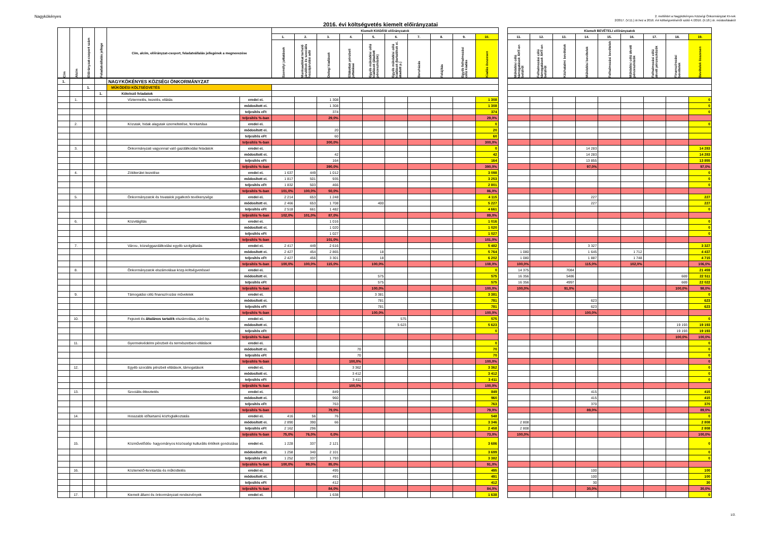Nagykökényes
2. melléklet a Nagykökényes Községi Önkormányzat Kt-nek
2/2017. (V.11.) ör.hez a 2016. évi költségvetéséről szóló 4./2016. (II.18.) ör. módosításáról
2016. évi költségvetés kiemelt előirányzatai
| Cím | Alcím | Előirányzat-csoport szám | Feladatvállalás jellege | Cím, alcím, előirányzat-csoport, feladatvállalás jellegének a megnevezése | Kiemelt KIADÁSI előirányzatok | | | | | | | | | | | Kiemelt BEVÉTELI előirányzatok | | | | | | | | |
| --- | --- | --- | --- | --- | --- | --- | --- | --- | --- | --- | --- | --- | --- | --- | --- | --- | --- | --- | --- | --- | --- | --- | --- | --- |
| | | | | | 1. | 2. | 3. | 4. | 5. | 6. | 7. | 8. | 9. | 10. | | 11. | 12. | 13. | 14. | 15. | 16. | 17. | 18. | 19. |
| | | | | | Személyi juttatások | Munkaadókat terhelő járulékok és szociális hozzájárulási adó | Dologi kiadások | Ellátottak pénzbeli juttatásai | Egyéb működési célú kiadások (átadott pénzeszközök) | Egyéb működési célú kiadások (tartalékok ei. átadott p.) | Beruházás | Felújítás | Egyéb felhalmozási célú kiadás | Kiadás összesen | | Működési célú támogatások ÁHT-on belülről | Felhalmozási célú támogatások ÁHT-on belülről | Közhatalmi bevételek | Működési bevételek | Felhalmozási bevételek | Működési célú átvett pénzeszközök | Felhalmozási célú átvett pénzeszközök | Finanszírozási bevételek | Bevételek összesen |
| 1. | | | | NAGYKÖKÉNYES KÖZSÉGI ÖNKORMÁNYZAT | | | | | | | | | | | | | | | | | | | | | |
| | | 1. | | MŰKÖDÉSI KÖLTSÉGVETÉS | | | | | | | | | | | | | | | | | | | | | |
| | | | 1. | Kötelező feladatok | | | | | | | | | | | | | | | | | | | | | |
| | 1. | | | Víztermelés, kezelés, ellátás | eredei ei. | | | 1 308 | | | | | | | 1 308 | | | | | | | | | | 0 |
| | | | | | módosított ei. | | | 1 308 | | | | | | | 1 308 | | | | | | | | | | 0 |
| | | | | | teljesítés eFt | | | 374 | | | | | | | 374 | | | | | | | | | | 0 |
| | | | | | teljesítés %-ban | | | 29,0% | | | | | | | 29,0% | | | | | | | | | | |
| | 2. | | | Közutak, hidak alagutak üzemeltetése, fenntartása | eredei ei. | | | | | | | | | | 0 | | | | | | | | | | 0 |
| | | | | | módosított ei. | | | 20 | | | | | | | 20 | | | | | | | | | | |
| | | | | | teljesítés eFt | | | 60 | | | | | | | 60 | | | | | | | | | | |
| | | | | | teljesítés %-ban | | | 300,0% | | | | | | | 300,0% | | | | | | | | | | |
| | 3. | | | Önkormányzati vagyonnal való gazdálkodási feladatok | eredei ei. | | | | | | | | | | 0 | | | | | 14 283 | | | | | 14 283 |
| | | | | | módosított ei. | | | 42 | | | | | | | 42 | | | | | 14 283 | | | | | 14 283 |
| | | | | | teljesítés eFt | | | 164 | | | | | | | 164 | | | | | 13 855 | | | | | 13 855 |
| | | | | | teljesítés %-ban | | | 390,0% | | | | | | | 390,0% | | | | | 97,0% | | | | | 97,0% |
| | 4. | | | Zöldterület kezelése | eredei ei. | 1 637 | 449 | 1 012 | | | | | | | 3 098 | | | | | | | | | | 0 |
| | | | | | módosított ei. | 1 817 | 501 | 935 | | | | | | | 3 253 | | | | | | | | | | 0 |
| | | | | | teljesítés eFt | 1 832 | 503 | 466 | | | | | | | 2 801 | | | | | | | | | | 0 |
| | | | | | teljesítés %-ban | 101,0% | 100,0% | 50,0% | | | | | | | 86,0% | | | | | | | | | | |
| | 5. | | | Önkormányzatok és hivatalok jogalkotói tevékenysége | eredei ei. | 2 214 | 653 | 1 248 | | | | | | | 4 115 | | | | | 227 | | | | | 227 |
| | | | | | módosított ei. | 2 466 | 653 | 1 708 | | 400 | | | | | 5 227 | | | | | 227 | | | | | 227 |
| | | | | | teljesítés eFt | 2 518 | 661 | 1 482 | | | | | | | 4 661 | | | | | | | | | | 0 |
| | | | | | teljesítés %-ban | 102,0% | 101,0% | 87,0% | | | | | | | 89,0% | | | | | | | | | | |
| | 6. | | | Közvilágítás | eredei ei. | | | 1 016 | | | | | | | 1 016 | | | | | | | | | | 0 |
| | | | | | módosított ei. | | | 1 020 | | | | | | | 1 020 | | | | | | | | | | 0 |
| | | | | | teljesítés eFt | | | 1 027 | | | | | | | 1 027 | | | | | | | | | | 0 |
| | | | | | teljesítés %-ban | | | 101,0% | | | | | | | 101,0% | | | | | | | | | | |
| | 7. | | | Város-, községgazdálkodási egyéb szolgáltatás | eredei ei. | 2 417 | 449 | 2 616 | | | | | | | 5 482 | | | | | 3 327 | | | | | 3 327 |
| | | | | | módosított ei. | 2 427 | 454 | 2 865 | | 18 | | | | | 5 764 | | 1 080 | | | 1 645 | | 1 712 | | | 4 437 |
| | | | | | teljesítés eFt | 2 427 | 456 | 3 301 | | 18 | | | | | 6 202 | | 1 080 | | | 1 887 | | 1 748 | | | 4 715 |
| | | | | | teljesítés %-ban | 100,0% | 100,0% | 115,0% | | 100,0% | | | | | 108,0% | | 100,0% | | | 115,0% | | 102,0% | | | 106,0% |
| | 8. | | | Önkormányzatok elszámolásai közp.költségvetéssel | eredei ei. | | | | | | | | | | 0 | | 14 375 | | 7084 | | | | | | 21 459 |
| | | | | | módosított ei. | | | | | 575 | | | | | 575 | | 16 356 | | 5486 | | | | | 669 | 22 511 |
| | | | | | teljesítés eFt | | | | | 575 | | | | | 575 | | 16 356 | | 4997 | | | | | 669 | 22 022 |
| | | | | | teljesítés %-ban | | | | | 100,0% | | | | | 100,0% | | 100,0% | | 91,0% | | | | | 100,0% | 98,0% |
| | 9. | | | Támogatási célú finanszírozási műveletek | eredei ei. | | | | | 3 381 | | | | | 3 381 | | | | | | | | | | 0 |
| | | | | | módosított ei. | | | | | 781 | | | | | 781 | | | | | 623 | | | | | 623 |
| | | | | | teljesítés eFt | | | | | 781 | | | | | 781 | | | | | 623 | | | | | 623 |
| | | | | | teljesítés %-ban | | | | | 100,0% | | | | | 100,0% | | | | | 100,0% | | | | | |
| | 10. | | | Fejezeti és általános tartalék elszámolása, záró kp. | eredei ei. | | | | | | 575 | | | | 575 | | | | | | | | | | 0 |
| | | | | | módosított ei. | | | | | | 5 623 | | | | 5 623 | | | | | | | | | 19 193 | 19 193 |
| | | | | | teljesítés eFt | | | | | | | | | | 0 | | | | | | | | | 19 193 | 19 193 |
| | | | | | teljesítés %-ban | | | | | | | | | | | | | | | | | | | 100,0% | 100,0% |
| | 11. | | | Gyermekvédelmi pénzbeli és természetbeni ellátások | eredei ei. | | | | | | | | | | 0 | | | | | | | | | | 0 |
| | | | | | módosított ei. | | | | 70 | | | | | | 70 | | | | | | | | | | 0 |
| | | | | | teljesítés eFt | | | | 70 | | | | | | 70 | | | | | | | | | | 0 |
| | | | | | teljesítés %-ban | | | | 100,0% | | | | | | 100,0% | | | | | | | | | | 0 |
| | 12. | | | Egyéb szociális pénzbeli ellátások, támogatások | eredei ei. | | | | 3 362 | | | | | | 3 362 | | | | | | | | | | 0 |
| | | | | | módosított ei. | | | | 3 412 | | | | | | 3 412 | | | | | | | | | | 0 |
| | | | | | teljesítés eFt | | | | 3 411 | | | | | | 3 411 | | | | | | | | | | 0 |
| | | | | | teljesítés %-ban | | | | 100,0% | | | | | | 100,0% | | | | | | | | | | |
| | 13. | | | Szociális étkeztetés | eredei ei. | | | 849 | | | | | | | 849 | | | | | 415 | | | | | 415 |
| | | | | | módosított ei. | | | 960 | | | | | | | 960 | | | | | 415 | | | | | 415 |
| | | | | | teljesítés eFt | | | 763 | | | | | | | 763 | | | | | 370 | | | | | 370 |
| | | | | | teljesítés %-ban | | | 79,0% | | | | | | | 79,0% | | | | | 89,0% | | | | | 89,0% |
| | 14. | | | Hosszabb időtartamú közfoglalkoztatás | eredei ei. | 416 | 56 | 76 | | | | | | | 548 | | | | | | | | | | 0 |
| | | | | | módosított ei. | 2 890 | 390 | 66 | | | | | | | 3 346 | | 2 808 | | | | | | | | 2 808 |
| | | | | | teljesítés eFt | 2 162 | 296 | | | | | | | | 2 458 | | 2 808 | | | | | | | | 2 808 |
| | | | | | teljesítés %-ban | 75,0% | 76,0% | 0,0% | | | | | | | 73,0% | | 100,0% | | | | | | | | 100,0% |
| | 15. | | | Közművelődés- hagyományos közösségi kulturális értékek gondozása | eredei ei. | 1 228 | 337 | 2 121 | | | | | | | 3 686 | | | | | | | | | | 0 |
| | | | | | módosított ei. | 1 258 | 340 | 2 101 | | | | | | | 3 699 | | | | | | | | | | 0 |
| | | | | | teljesítés eFt | 1 252 | 337 | 1 793 | | | | | | | 3 382 | | | | | | | | | | 0 |
| | | | | | teljesítés %-ban | 100,0% | 99,0% | 85,0% | | | | | | | 91,0% | | | | | | | | | | |
| | 16. | | | Köztemető-fenntartás és működtetés | eredei ei. | | | 495 | | | | | | | 495 | | | | | 100 | | | | | 100 |
| | | | | | módosított ei. | | | 491 | | | | | | | 491 | | | | | 100 | | | | | 100 |
| | | | | | teljesítés eFt | | | 412 | | | | | | | 412 | | | | | 30 | | | | | 30 |
| | | | | | teljesítés %-ban | | | 84,0% | | | | | | | 84,0% | | | | | 30,0% | | | | | 30,0% |
| | 17. | | | Kiemelt állami és önkormányzati rendezvények | eredei ei. | | | 1 638 | | | | | | | 1 638 | | | | | | | | | | 0 |
1/2.